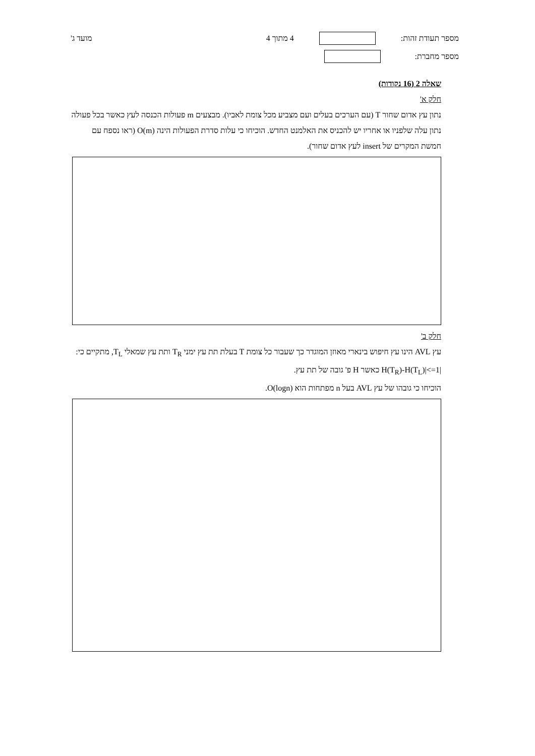מספר תעודת זהות: 4 מתוך 4 מועד ג'
מספר מחברת:
שאלה 2 (16 נקודות)
חלק א'
נתון עץ אדום שחור T (עם הערכים בעלים ועם מצביע מכל צומת לאביו). מבצעים m פעולות הכנסה לעץ כאשר בכל פעולה נתון עלה שלפניו או אחריו יש להכניס את האלמנט החדש. הוכיחו כי עלות סדרת הפעולות הינה O(m) (ראו נספח עם חמשת המקרים של insert לעץ אדום שחור).
חלק ב'
עץ AVL הינו עץ חיפוש בינארי מאוזן המוגדר כך שעבור כל צומת T בעלת תת עץ ימני T<sub>R</sub> ותת עץ שמאלי T<sub>L</sub>, מתקיים כי: |H(T<sub>R</sub>)-H(T<sub>L</sub>)|<=1 כאשר H פ' גובה של תת עץ.
הוכיחו כי גובהו של עץ AVL בעל n מפתחות הוא O(logn).